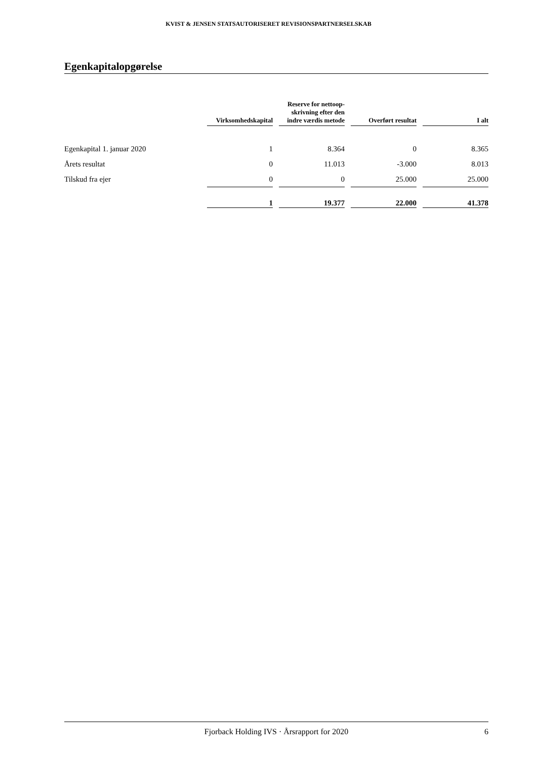KVIST & JENSEN STATSAUTORISERET REVISIONSPARTNERSELSKAB
Egenkapitalopgørelse
| | Virksomhedskapital | Reserve for nettoop- skrivning efter den indre værdis metode | Overført resultat | I alt |
| --- | --- | --- | --- | --- |
| Egenkapital 1. januar 2020 | 1 | 8.364 | 0 | 8.365 |
| Årets resultat | 0 | 11.013 | -3.000 | 8.013 |
| Tilskud fra ejer | 0 | 0 | 25.000 | 25.000 |
| | 1 | 19.377 | 22.000 | 41.378 |
Fjorback Holding IVS · Årsrapport for 2020 6